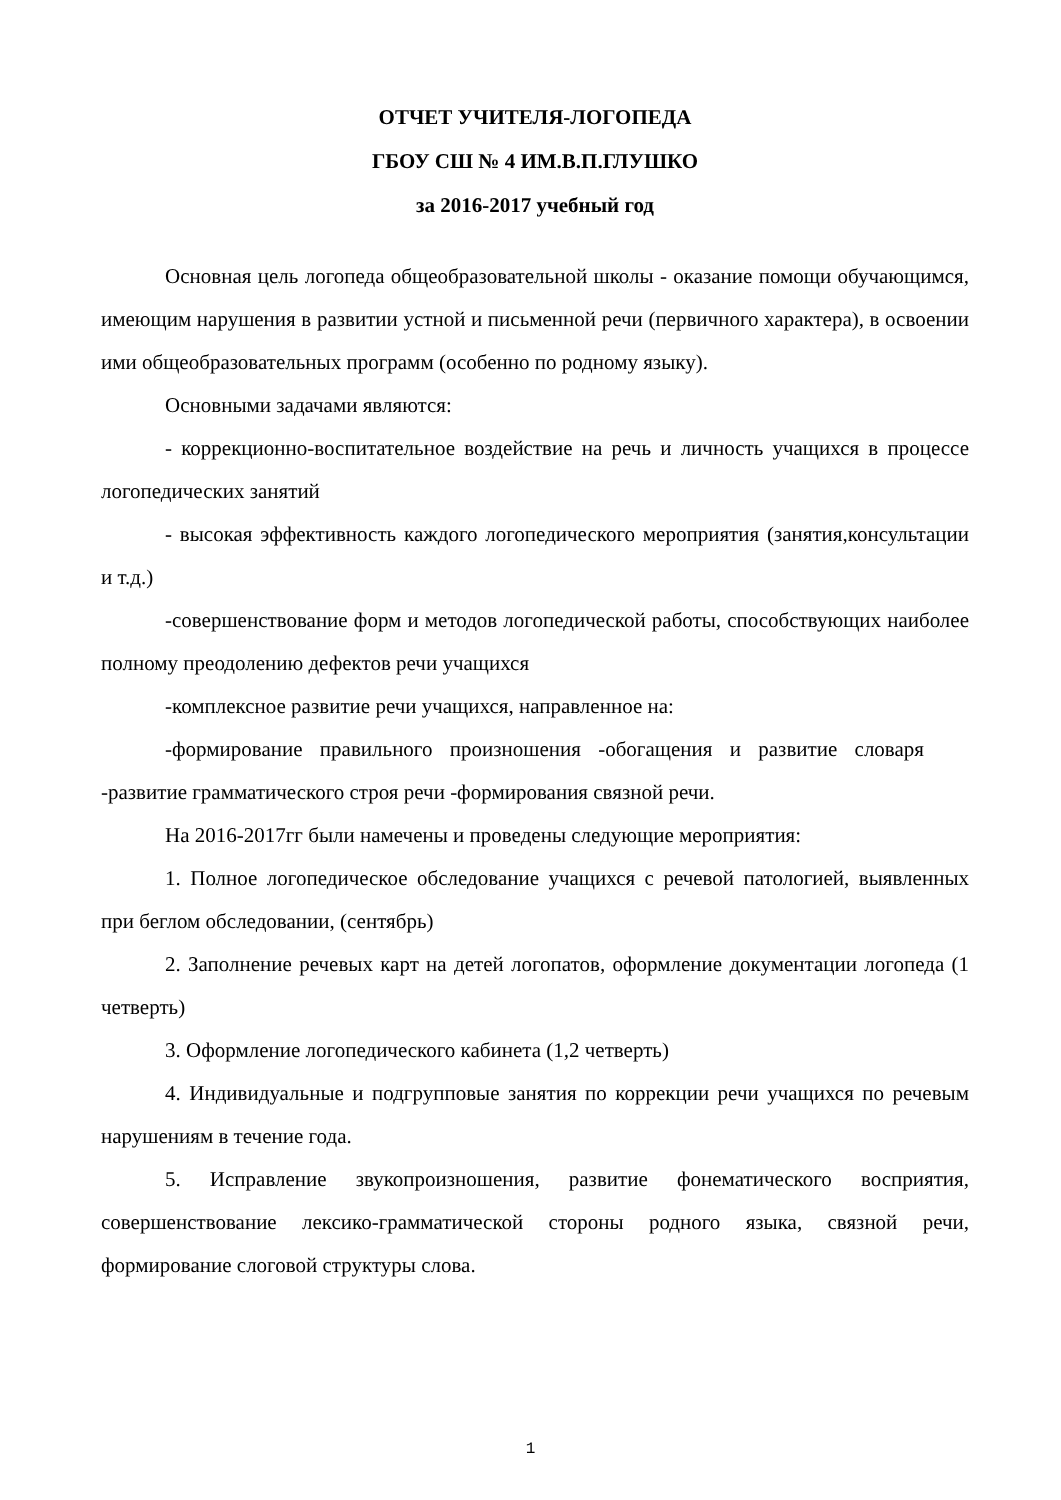ОТЧЕТ УЧИТЕЛЯ-ЛОГОПЕДА
ГБОУ СШ № 4 ИМ.В.П.ГЛУШКО
за 2016-2017 учебный год
Основная цель логопеда общеобразовательной школы - оказание помощи обучающимся, имеющим нарушения в развитии устной и письменной речи (первичного характера), в освоении ими общеобразовательных программ (особенно по родному языку).
Основными задачами являются:
- коррекционно-воспитательное воздействие на речь и личность учащихся в процессе логопедических занятий
- высокая эффективность каждого логопедического мероприятия (занятия,консультации и т.д.)
-совершенствование форм и методов логопедической работы, способствующих наиболее полному преодолению дефектов речи учащихся
-комплексное развитие речи учащихся, направленное на:
-формирование правильного произношения -обогащения и развитие словаря -развитие грамматического строя речи -формирования связной речи.
На 2016-2017гг были намечены и проведены следующие мероприятия:
1. Полное логопедическое обследование учащихся с речевой патологией, выявленных при беглом обследовании, (сентябрь)
2. Заполнение речевых карт на детей логопатов, оформление документации логопеда (1 четверть)
3. Оформление логопедического кабинета (1,2 четверть)
4. Индивидуальные и подгрупповые занятия по коррекции речи учащихся по речевым нарушениям в течение года.
5. Исправление звукопроизношения, развитие фонематического восприятия, совершенствование лексико-грамматической стороны родного языка, связной речи, формирование слоговой структуры слова.
1